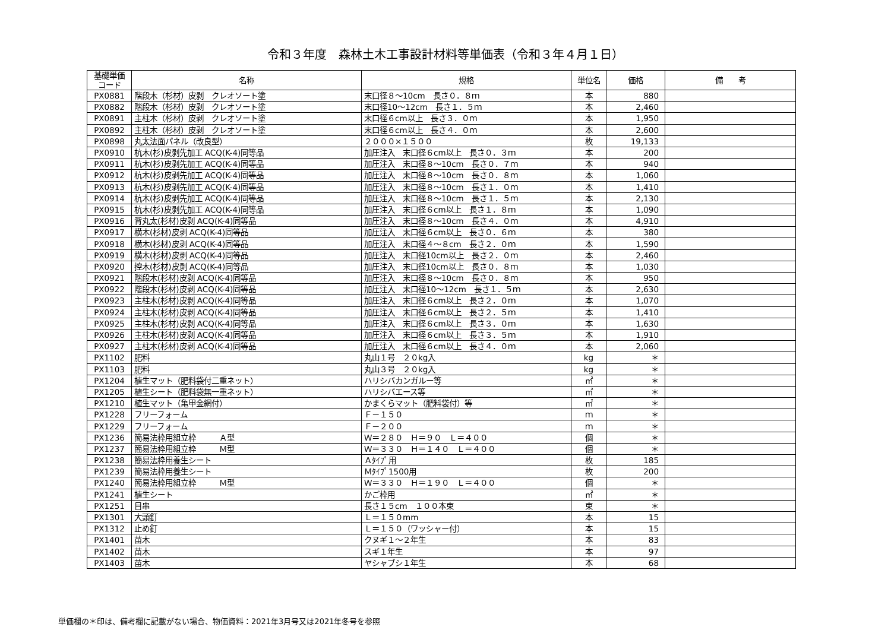令和３年度　森林土木工事設計材料等単価表（令和３年４月１日）
| 基礎単価 コード | 名称 | 規格 | 単位名 | 価格 | 備 考 |
| --- | --- | --- | --- | --- | --- |
| PX0881 | 階段木（杉材）皮剥 クレオソート塗 | 末口径８～10cm 長さ０．８ｍ | 本 | 880 | |
| PX0882 | 階段木（杉材）皮剥 クレオソート塗 | 末口径10～12cm 長さ１．５ｍ | 本 | 2,460 | |
| PX0891 | 主柱木（杉材）皮剥 クレオソート塗 | 末口径６cm以上 長さ３．０ｍ | 本 | 1,950 | |
| PX0892 | 主柱木（杉材）皮剥 クレオソート塗 | 末口径６cm以上 長さ４．０ｍ | 本 | 2,600 | |
| PX0898 | 丸太法面パネル（改良型） | ２０００×１５００ | 枚 | 19,133 | |
| PX0910 | 杭木(杉)皮剥先加工 ACQ(K-4)同等品 | 加圧注入 末口径６cm以上 長さ０．３ｍ | 本 | 200 | |
| PX0911 | 杭木(杉)皮剥先加工 ACQ(K-4)同等品 | 加圧注入 末口径８～10cm 長さ０．７ｍ | 本 | 940 | |
| PX0912 | 杭木(杉)皮剥先加工 ACQ(K-4)同等品 | 加圧注入 末口径８～10cm 長さ０．８ｍ | 本 | 1,060 | |
| PX0913 | 杭木(杉)皮剥先加工 ACQ(K-4)同等品 | 加圧注入 末口径８～10cm 長さ１．０ｍ | 本 | 1,410 | |
| PX0914 | 杭木(杉)皮剥先加工 ACQ(K-4)同等品 | 加圧注入 末口径８～10cm 長さ１．５ｍ | 本 | 2,130 | |
| PX0915 | 杭木(杉)皮剥先加工 ACQ(K-4)同等品 | 加圧注入 末口径６cm以上 長さ１．８ｍ | 本 | 1,090 | |
| PX0916 | 背丸太(杉材)皮剥 ACQ(K-4)同等品 | 加圧注入 末口径８～10cm 長さ４．０ｍ | 本 | 4,910 | |
| PX0917 | 横木(杉材)皮剥 ACQ(K-4)同等品 | 加圧注入 末口径６cm以上 長さ０．６ｍ | 本 | 380 | |
| PX0918 | 横木(杉材)皮剥 ACQ(K-4)同等品 | 加圧注入 末口径４～８cm 長さ２．０ｍ | 本 | 1,590 | |
| PX0919 | 横木(杉材)皮剥 ACQ(K-4)同等品 | 加圧注入 末口径10cm以上 長さ２．０ｍ | 本 | 2,460 | |
| PX0920 | 控木(杉材)皮剥 ACQ(K-4)同等品 | 加圧注入 末口径10cm以上 長さ０．８ｍ | 本 | 1,030 | |
| PX0921 | 階段木(杉材)皮剥 ACQ(K-4)同等品 | 加圧注入 末口径８～10cm 長さ０．８ｍ | 本 | 950 | |
| PX0922 | 階段木(杉材)皮剥 ACQ(K-4)同等品 | 加圧注入 末口径10～12cm 長さ１．５ｍ | 本 | 2,630 | |
| PX0923 | 主柱木(杉材)皮剥 ACQ(K-4)同等品 | 加圧注入 末口径６cm以上 長さ２．０ｍ | 本 | 1,070 | |
| PX0924 | 主柱木(杉材)皮剥 ACQ(K-4)同等品 | 加圧注入 末口径６cm以上 長さ２．５ｍ | 本 | 1,410 | |
| PX0925 | 主柱木(杉材)皮剥 ACQ(K-4)同等品 | 加圧注入 末口径６cm以上 長さ３．０ｍ | 本 | 1,630 | |
| PX0926 | 主柱木(杉材)皮剥 ACQ(K-4)同等品 | 加圧注入 末口径６cm以上 長さ３．５ｍ | 本 | 1,910 | |
| PX0927 | 主柱木(杉材)皮剥 ACQ(K-4)同等品 | 加圧注入 末口径６cm以上 長さ４．０ｍ | 本 | 2,060 | |
| PX1102 | 肥料 | 丸山１号 ２０kg入 | kg | ＊ | |
| PX1103 | 肥料 | 丸山３号 ２０kg入 | kg | ＊ | |
| PX1204 | 植生マット（肥料袋付二重ネット） | ハリシバカンガルー等 | ㎡ | ＊ | |
| PX1205 | 植生シート（肥料袋無一重ネット） | ハリシバエース等 | ㎡ | ＊ | |
| PX1210 | 植生マット（亀甲金網付） | かまくらマット（肥料袋付）等 | ㎡ | ＊ | |
| PX1228 | フリーフォーム | Ｆ－１５０ | ｍ | ＊ | |
| PX1229 | フリーフォーム | Ｆ－２００ | ｍ | ＊ | |
| PX1236 | 簡易法枠用組立枠 Ａ型 | Ｗ＝２８０ Ｈ＝９０ Ｌ＝４００ | 個 | ＊ | |
| PX1237 | 簡易法枠用組立枠 Ｍ型 | Ｗ＝３３０ Ｈ＝１４０ Ｌ＝４００ | 個 | ＊ | |
| PX1238 | 簡易法枠用養生シート | Ａﾀｲﾌﾟ用 | 枚 | 185 | |
| PX1239 | 簡易法枠用養生シート | Ｍﾀｲﾌﾟ1500用 | 枚 | 200 | |
| PX1240 | 簡易法枠用組立枠 Ｍ型 | Ｗ＝３３０ Ｈ＝１９０ Ｌ＝４００ | 個 | ＊ | |
| PX1241 | 植生シート | かご枠用 | ㎡ | ＊ | |
| PX1251 | 目串 | 長さ１５cm １００本束 | 束 | ＊ | |
| PX1301 | 大頭釘 | Ｌ＝１５０mm | 本 | 15 | |
| PX1312 | 止め釘 | Ｌ＝１５０（ワッシャー付） | 本 | 15 | |
| PX1401 | 苗木 | クヌギ１～２年生 | 本 | 83 | |
| PX1402 | 苗木 | スギ１年生 | 本 | 97 | |
| PX1403 | 苗木 | ヤシャブシ１年生 | 本 | 68 | |
単価欄の＊印は、備考欄に記載がない場合、物価資料：2021年3月号又は2021年冬号を参照